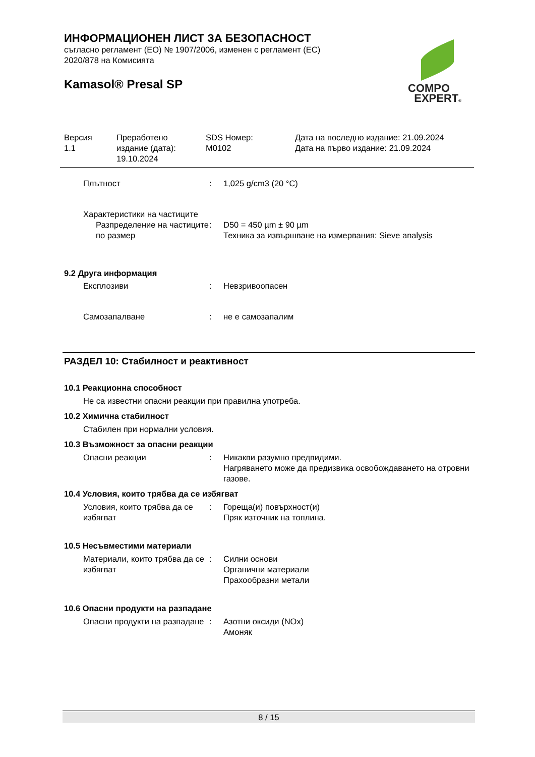ИНФОРМАЦИОНЕН ЛИСТ ЗА БЕЗОПАСНОСТ
съгласно регламент (ЕО) № 1907/2006, изменен с регламент (ЕС)
2020/878 на Комисията
Kamasol® Presal SP
COMPO
EXPERT®
Версия
1.1
Преработено
издание (дата):
19.10.2024
SDS Номер:
M0102
Дата на последно издание: 21.09.2024
Дата на първо издание: 21.09.2024
Плътност : 1,025 g/cm3 (20 °C)
Характеристики на частиците
Разпределение на частиците по размер
: D50 = 450 µm ± 90 µm
Техника за извършване на измервания: Sieve analysis
9.2 Друга информация
Експлозиви : Невзривоопасен
Самозапалване : не е самозапалим
РАЗДЕЛ 10: Стабилност и реактивност
10.1 Реакционна способност
Не са известни опасни реакции при правилна употреба.
10.2 Химична стабилност
Стабилен при нормални условия.
10.3 Възможност за опасни реакции
Опасни реакции : Никакви разумно предвидими.
Нагряването може да предизвика освобождаването на отровни газове.
10.4 Условия, които трябва да се избягват
Условия, които трябва да се избягват
: Гореща(и) повърхност(и)
Пряк източник на топлина.
10.5 Несъвместими материали
Материали, които трябва да се избягват
: Силни основи
Органични материали
Прахообразни метали
10.6 Опасни продукти на разпадане
Опасни продукти на разпадане
: Азотни оксиди (NOx)
Амоняк
8 / 15